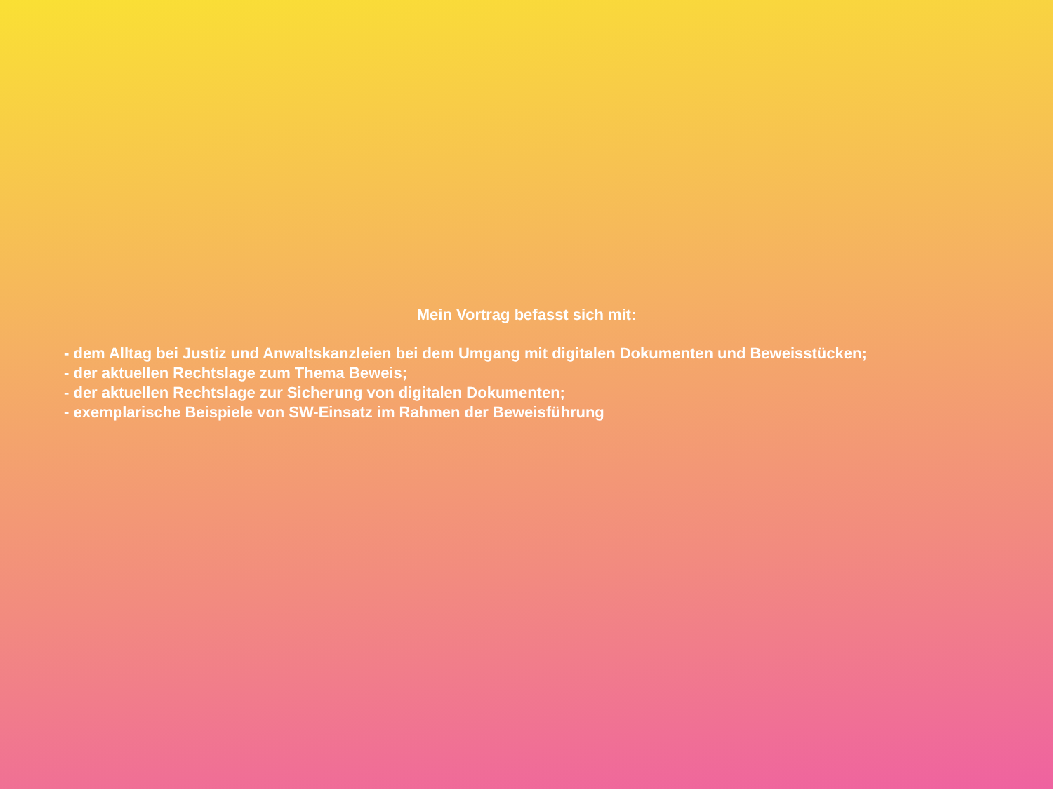Mein Vortrag befasst sich mit:
- dem Alltag bei Justiz und Anwaltskanzleien bei dem Umgang mit digitalen Dokumenten und Beweisstücken;
- der aktuellen Rechtslage zum Thema Beweis;
- der aktuellen Rechtslage zur Sicherung von digitalen Dokumenten;
- exemplarische Beispiele von SW-Einsatz im Rahmen der Beweisführung